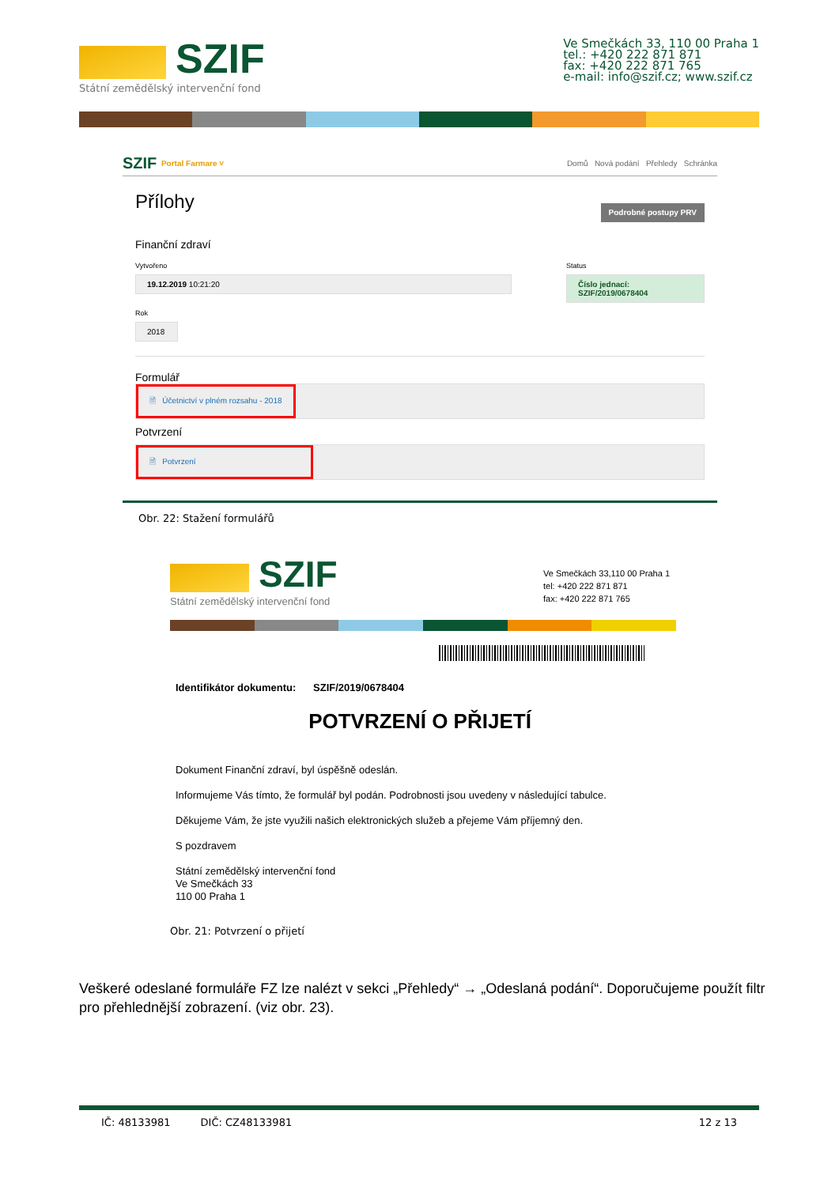SZIF
Státní zemědělský intervenční fond
Ve Smečkách 33, 110 00 Praha 1
tel.: +420 222 871 871
fax: +420 222 871 765
e-mail: info@szif.cz; www.szif.cz
SZIF Portal Farmare ˅ Domů Nová podání Přehledy Schránka
Přílohy Podrobné postupy PRV
Finanční zdraví
Vytvořeno
19.12.2019 10:21:20
Status
Číslo jednací:
SZIF/2019/0678404
Rok
2018
Formulář
🗎 Účetnictví v plném rozsahu - 2018
Potvrzení
🗎 Potvrzení
Obr. 22: Stažení formulářů
SZIF
Státní zemědělský intervenční fond
Ve Smečkách 33,110 00 Praha 1
tel: +420 222 871 871
fax: +420 222 871 765
Identifikátor dokumentu: SZIF/2019/0678404
POTVRZENÍ O PŘIJETÍ
Dokument Finanční zdraví, byl úspěšně odeslán.
Informujeme Vás tímto, že formulář byl podán. Podrobnosti jsou uvedeny v následující tabulce.
Děkujeme Vám, že jste využili našich elektronických služeb a přejeme Vám příjemný den.
S pozdravem
Státní zemědělský intervenční fond
Ve Smečkách 33
110 00 Praha 1
Obr. 21: Potvrzení o přijetí
Veškeré odeslané formuláře FZ lze nalézt v sekci „Přehledy“ → „Odeslaná podání“. Doporučujeme použít filtr pro přehlednější zobrazení. (viz obr. 23).
IČ: 48133981 DIČ: CZ48133981 12 z 13